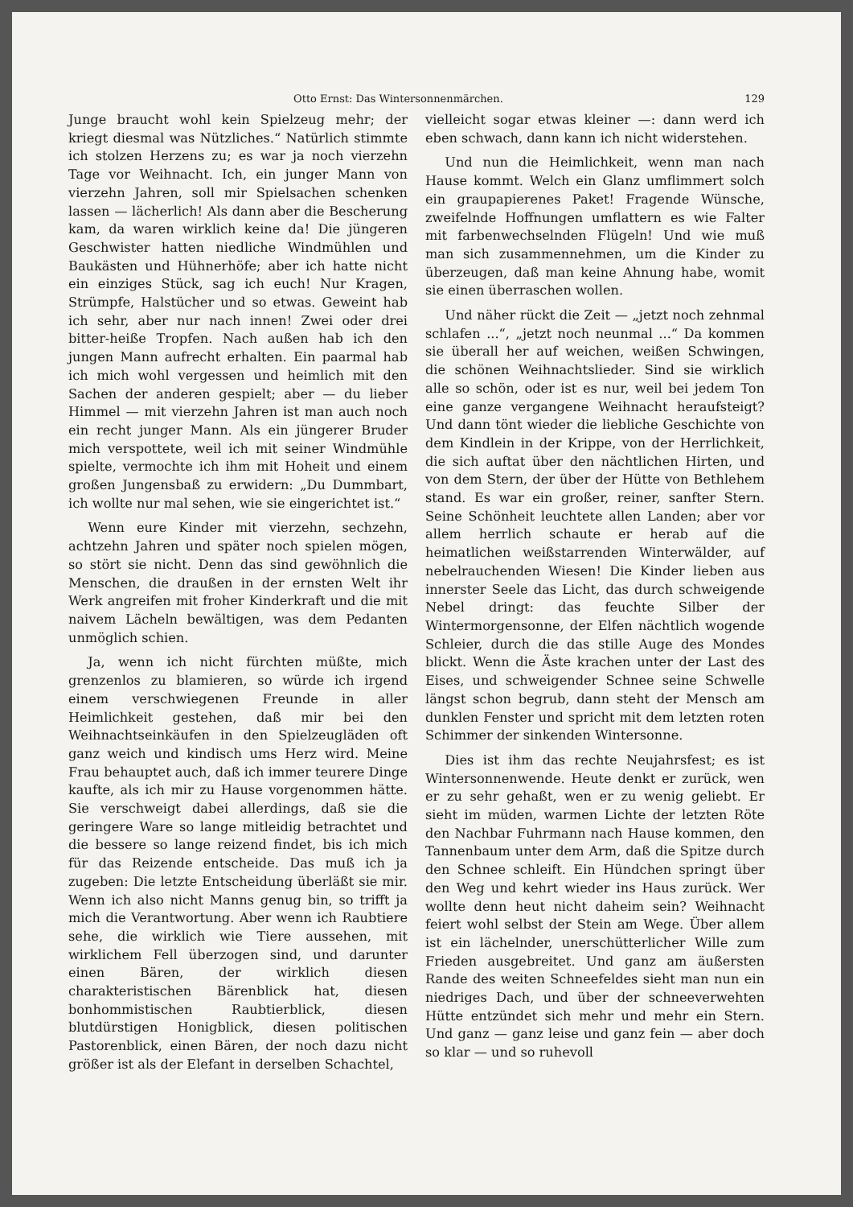Otto Ernst: Das Wintersonnenmärchen. 129
Junge braucht wohl kein Spielzeug mehr; der kriegt diesmal was Nützliches.“ Natürlich stimmte ich stolzen Herzens zu; es war ja noch vierzehn Tage vor Weihnacht. Ich, ein junger Mann von vierzehn Jahren, soll mir Spielsachen schenken lassen — lächerlich! Als dann aber die Bescherung kam, da waren wirklich keine da! Die jüngeren Geschwister hatten niedliche Windmühlen und Baukästen und Hühnerhöfe; aber ich hatte nicht ein einziges Stück, sag ich euch! Nur Kragen, Strümpfe, Halstücher und so etwas. Geweint hab ich sehr, aber nur nach innen! Zwei oder drei bitter-heiße Tropfen. Nach außen hab ich den jungen Mann aufrecht erhalten. Ein paarmal hab ich mich wohl vergessen und heimlich mit den Sachen der anderen gespielt; aber — du lieber Himmel — mit vierzehn Jahren ist man auch noch ein recht junger Mann. Als ein jüngerer Bruder mich verspottete, weil ich mit seiner Windmühle spielte, vermochte ich ihm mit Hoheit und einem großen Jungensbaß zu erwidern: „Du Dummbart, ich wollte nur mal sehen, wie sie eingerichtet ist.“
Wenn eure Kinder mit vierzehn, sechzehn, achtzehn Jahren und später noch spielen mögen, so stört sie nicht. Denn das sind gewöhnlich die Menschen, die draußen in der ernsten Welt ihr Werk angreifen mit froher Kinderkraft und die mit naivem Lächeln bewältigen, was dem Pedanten unmöglich schien.
Ja, wenn ich nicht fürchten müßte, mich grenzenlos zu blamieren, so würde ich irgend einem verschwiegenen Freunde in aller Heimlichkeit gestehen, daß mir bei den Weihnachtseinkäufen in den Spielzeugläden oft ganz weich und kindisch ums Herz wird. Meine Frau behauptet auch, daß ich immer teurere Dinge kaufte, als ich mir zu Hause vorgenommen hätte. Sie verschweigt dabei allerdings, daß sie die geringere Ware so lange mitleidig betrachtet und die bessere so lange reizend findet, bis ich mich für das Reizende entscheide. Das muß ich ja zugeben: Die letzte Entscheidung überläßt sie mir. Wenn ich also nicht Manns genug bin, so trifft ja mich die Verantwortung. Aber wenn ich Raubtiere sehe, die wirklich wie Tiere aussehen, mit wirklichem Fell überzogen sind, und darunter einen Bären, der wirklich diesen charakteristischen Bärenblick hat, diesen bonhommistischen Raubtierblick, diesen blutdürstigen Honigblick, diesen politischen Pastorenblick, einen Bären, der noch dazu nicht größer ist als der Elefant in derselben Schachtel,
vielleicht sogar etwas kleiner —: dann werd ich eben schwach, dann kann ich nicht widerstehen.
Und nun die Heimlichkeit, wenn man nach Hause kommt. Welch ein Glanz umflimmert solch ein graupapierenes Paket! Fragende Wünsche, zweifelnde Hoffnungen umflattern es wie Falter mit farbenwechselnden Flügeln! Und wie muß man sich zusammennehmen, um die Kinder zu überzeugen, daß man keine Ahnung habe, womit sie einen überraschen wollen.
Und näher rückt die Zeit — „jetzt noch zehnmal schlafen ...“, „jetzt noch neunmal ...“ Da kommen sie überall her auf weichen, weißen Schwingen, die schönen Weihnachtslieder. Sind sie wirklich alle so schön, oder ist es nur, weil bei jedem Ton eine ganze vergangene Weihnacht heraufsteigt? Und dann tönt wieder die liebliche Geschichte von dem Kindlein in der Krippe, von der Herrlichkeit, die sich auftat über den nächtlichen Hirten, und von dem Stern, der über der Hütte von Bethlehem stand. Es war ein großer, reiner, sanfter Stern. Seine Schönheit leuchtete allen Landen; aber vor allem herrlich schaute er herab auf die heimatlichen weißstarrenden Winterwälder, auf nebelrauchenden Wiesen! Die Kinder lieben aus innerster Seele das Licht, das durch schweigende Nebel dringt: das feuchte Silber der Wintermorgensonne, der Elfen nächtlich wogende Schleier, durch die das stille Auge des Mondes blickt. Wenn die Äste krachen unter der Last des Eises, und schweigender Schnee seine Schwelle längst schon begrub, dann steht der Mensch am dunklen Fenster und spricht mit dem letzten roten Schimmer der sinkenden Wintersonne.
Dies ist ihm das rechte Neujahrsfest; es ist Wintersonnenwende. Heute denkt er zurück, wen er zu sehr gehaßt, wen er zu wenig geliebt. Er sieht im müden, warmen Lichte der letzten Röte den Nachbar Fuhrmann nach Hause kommen, den Tannenbaum unter dem Arm, daß die Spitze durch den Schnee schleift. Ein Hündchen springt über den Weg und kehrt wieder ins Haus zurück. Wer wollte denn heut nicht daheim sein? Weihnacht feiert wohl selbst der Stein am Wege. Über allem ist ein lächelnder, unerschütterlicher Wille zum Frieden ausgebreitet. Und ganz am äußersten Rande des weiten Schneefeldes sieht man nun ein niedriges Dach, und über der schneeverwehten Hütte entzündet sich mehr und mehr ein Stern. Und ganz — ganz leise und ganz fein — aber doch so klar — und so ruhevoll